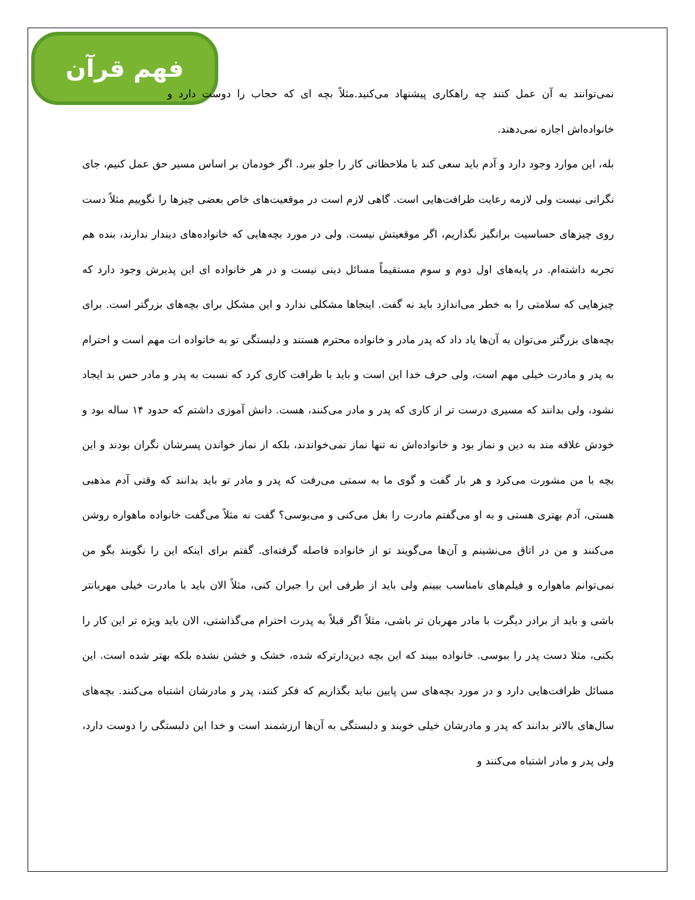فهم قرآن
نمی‌توانند به آن عمل کنند چه راهکاری پیشنهاد می‌کنید.مثلاً بچه ای که حجاب را دوست دارد و خانواده‌اش اجازه نمی‌دهند.
بله، این موارد وجود دارد و آدم باید سعی کند با ملاحظاتی کار را جلو ببرد. اگر خودمان بر اساس مسیر حق عمل کنیم، جای نگرانی نیست ولی لازمه رعایت ظرافت‌هایی است. گاهی لازم است در موقعیت‌های خاص بعضی چیزها را نگوییم مثلاً دست روی چیزهای حساسیت برانگیز نگذاریم، اگر موقعیتش نیست. ولی در مورد بچه‌هایی که خانواده‌های دیندار ندارند، بنده هم تجربه داشته‌ام. در پایه‌های اول دوم و سوم مستقیماً مسائل دینی نیست و در هر خانواده ای این پذیرش وجود دارد که چیزهایی که سلامتی را به خطر می‌اندازد باید نه گفت. اینجاها مشکلی ندارد و این مشکل برای بچه‌های بزرگتر است. برای بچه‌های بزرگتر می‌توان به آن‌ها یاد داد که پدر مادر و خانواده محترم هستند و دلبستگی تو به خانواده ات مهم است و احترام به پدر و مادرت خیلی مهم است، ولی حرف خدا این است و باید با ظرافت کاری کرد که نسبت به پدر و مادر حس بد ایجاد نشود، ولی بدانند که مسیری درست تر از کاری که پدر و مادر می‌کنند، هست. دانش آموزی داشتم که حدود ۱۴ ساله بود و خودش علاقه مند به دین و نماز بود و خانواده‌اش نه تنها نماز نمی‌خواندند، بلکه از نماز خواندن پسرشان نگران بودند و این بچه با من مشورت می‌کرد و هر بار گفت و گوی ما به سمتی می‌رفت که پدر و مادر تو باید بدانند که وقتی آدم مذهبی هستی، آدم بهتری هستی و به او می‌گفتم مادرت را بغل می‌کنی و می‌بوسی؟ گفت نه مثلاً می‌گفت خانواده ماهواره روشن می‌کنند و من در اتاق می‌نشینم و آن‌ها می‌گویند تو از خانواده فاصله گرفته‌ای. گفتم برای اینکه این را نگویند بگو من نمی‌توانم ماهواره و فیلم‌های نامناسب ببینم ولی باید از طرفی این را جبران کنی، مثلاً الان باید با مادرت خیلی مهربانتر باشی و باید از برادر دیگرت با مادر مهربان تر باشی، مثلاً اگر قبلاً به پدرت احترام می‌گذاشتی، الان باید ویژه تر این کار را بکنی، مثلا دست پدر را ببوسی. خانواده ببیند که این بچه دین‌دارترکه شده، خشک و خشن نشده بلکه بهتر شده است. این مسائل ظرافت‌هایی دارد و در مورد بچه‌های سن پایین نباید بگذاریم که فکر کنند، پدر و مادرشان اشتباه می‌کنند. بچه‌های سال‌های بالاتر بدانند که پدر و مادرشان خیلی خوبند و دلبستگی به آن‌ها ارزشمند است و خدا این دلبستگی را دوست دارد، ولی پدر و مادر اشتباه می‌کنند و